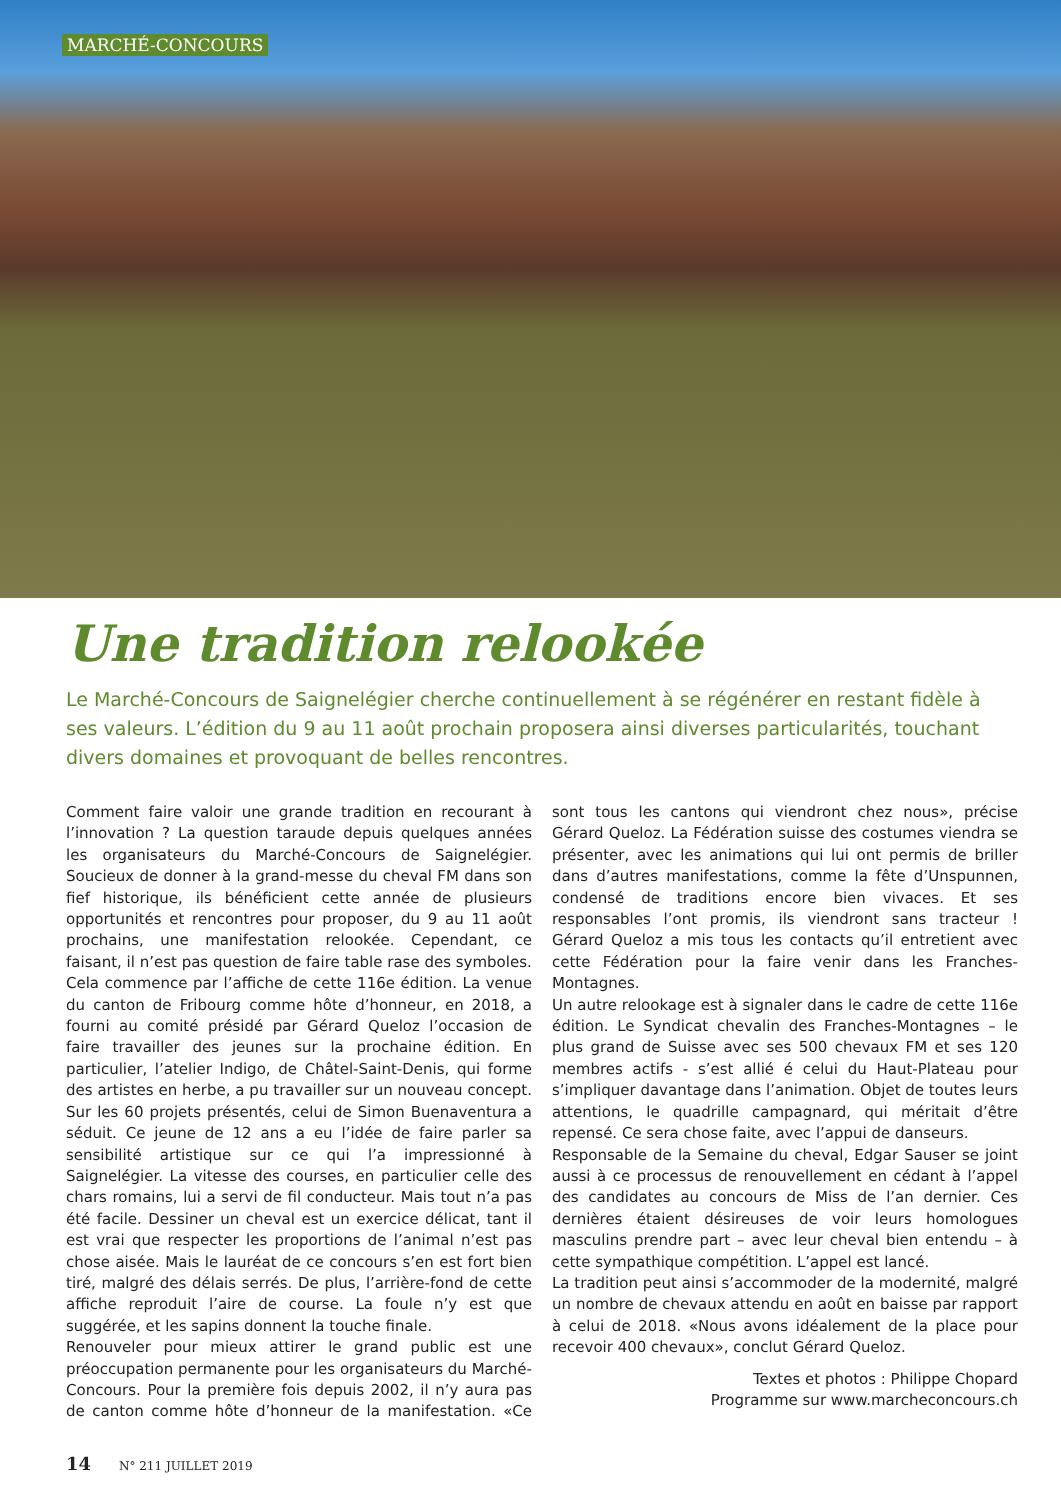MARCHÉ-CONCOURS
Une tradition relookée
Le Marché-Concours de Saignelégier cherche continuellement à se régénérer en restant fidèle à ses valeurs. L’édition du 9 au 11 août prochain proposera ainsi diverses particularités, touchant divers domaines et provoquant de belles rencontres.
Comment faire valoir une grande tradition en recourant à l’innovation ? La question taraude depuis quelques années les organisateurs du Marché-Concours de Saignelégier. Soucieux de donner à la grand-messe du cheval FM dans son fief historique, ils bénéficient cette année de plusieurs opportunités et rencontres pour proposer, du 9 au 11 août prochains, une manifestation relookée. Cependant, ce faisant, il n’est pas question de faire table rase des symboles.
Cela commence par l’affiche de cette 116e édition. La venue du canton de Fribourg comme hôte d’honneur, en 2018, a fourni au comité présidé par Gérard Queloz l’occasion de faire travailler des jeunes sur la prochaine édition. En particulier, l’atelier Indigo, de Châtel-Saint-Denis, qui forme des artistes en herbe, a pu travailler sur un nouveau concept. Sur les 60 projets présentés, celui de Simon Buenaventura a séduit. Ce jeune de 12 ans a eu l’idée de faire parler sa sensibilité artistique sur ce qui l’a impressionné à Saignelégier. La vitesse des courses, en particulier celle des chars romains, lui a servi de fil conducteur. Mais tout n’a pas été facile. Dessiner un cheval est un exercice délicat, tant il est vrai que respecter les proportions de l’animal n’est pas chose aisée. Mais le lauréat de ce concours s’en est fort bien tiré, malgré des délais serrés. De plus, l’arrière-fond de cette affiche reproduit l’aire de course. La foule n’y est que suggérée, et les sapins donnent la touche finale.
Renouveler pour mieux attirer le grand public est une préoccupation permanente pour les organisateurs du Marché-Concours. Pour la première fois depuis 2002, il n’y aura pas de canton comme hôte d’honneur de la manifestation. «Ce sont tous les cantons qui viendront chez nous», précise Gérard Queloz. La Fédération suisse des costumes viendra se présenter, avec les animations qui lui ont permis de briller dans d’autres manifestations, comme la fête d’Unspunnen, condensé de traditions encore bien vivaces. Et ses responsables l’ont promis, ils viendront sans tracteur ! Gérard Queloz a mis tous les contacts qu’il entretient avec cette Fédération pour la faire venir dans les Franches-Montagnes.
Un autre relookage est à signaler dans le cadre de cette 116e édition. Le Syndicat chevalin des Franches-Montagnes – le plus grand de Suisse avec ses 500 chevaux FM et ses 120 membres actifs - s’est allié é celui du Haut-Plateau pour s’impliquer davantage dans l’animation. Objet de toutes leurs attentions, le quadrille campagnard, qui méritait d’être repensé. Ce sera chose faite, avec l’appui de danseurs.
Responsable de la Semaine du cheval, Edgar Sauser se joint aussi à ce processus de renouvellement en cédant à l’appel des candidates au concours de Miss de l’an dernier. Ces dernières étaient désireuses de voir leurs homologues masculins prendre part – avec leur cheval bien entendu – à cette sympathique compétition. L’appel est lancé.
La tradition peut ainsi s’accommoder de la modernité, malgré un nombre de chevaux attendu en août en baisse par rapport à celui de 2018. «Nous avons idéalement de la place pour recevoir 400 chevaux», conclut Gérard Queloz.
Textes et photos : Philippe Chopard
Programme sur www.marcheconcours.ch
14 N° 211 JUILLET 2019